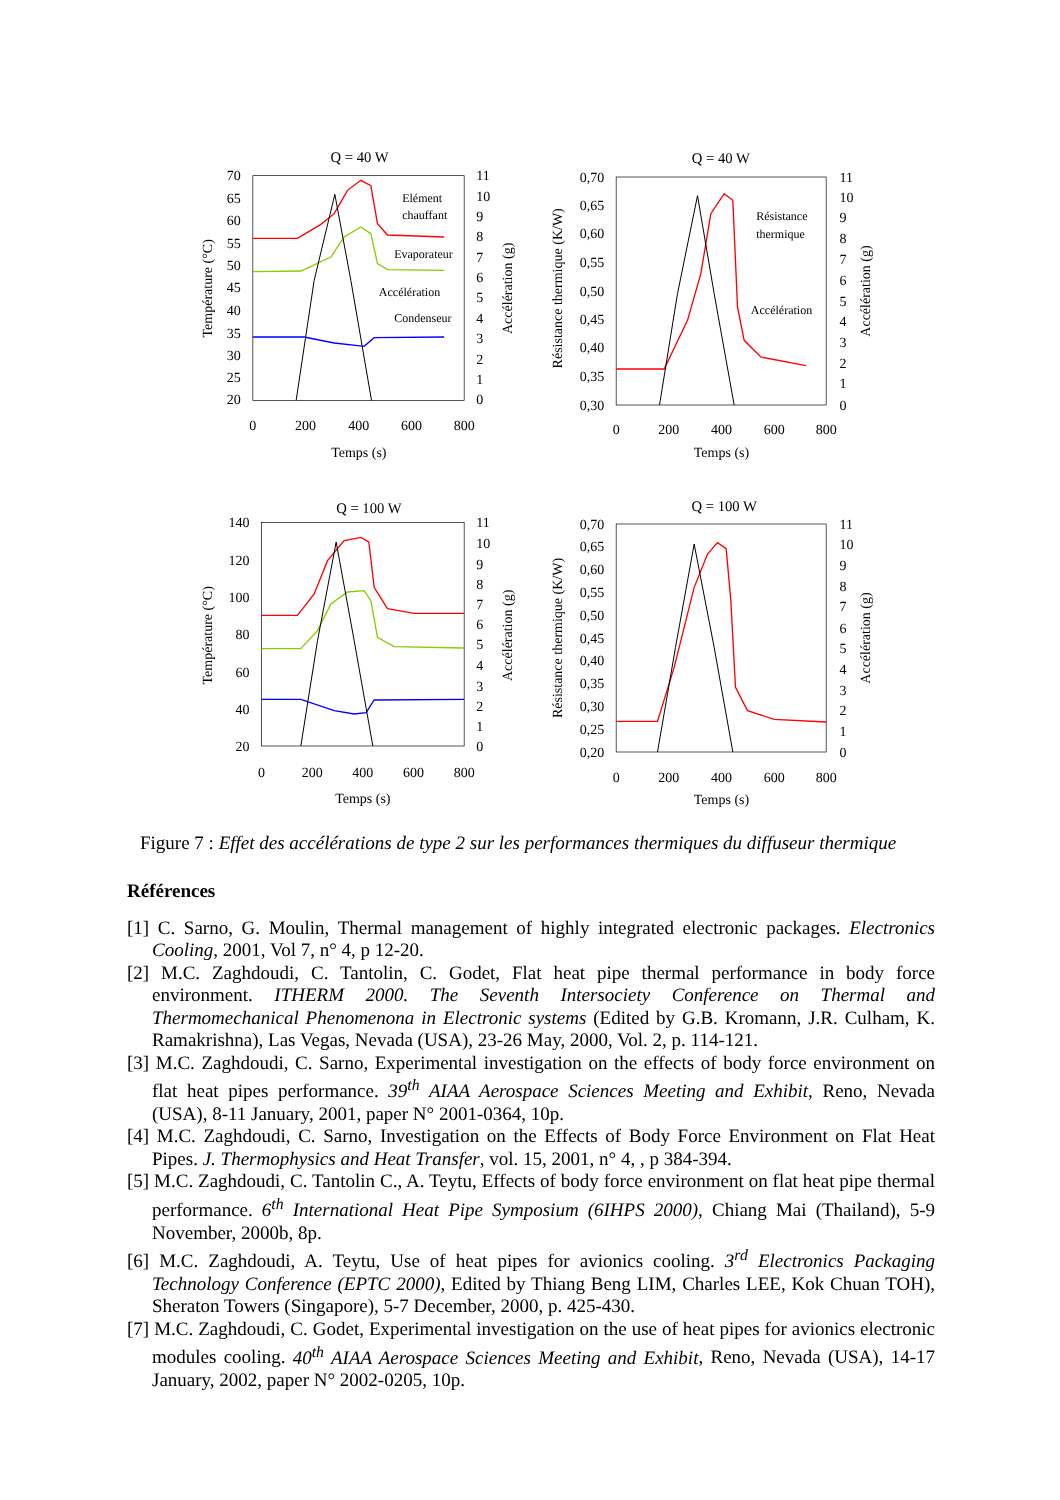Q = 40 W
70
65
60
55
50
45
40
35
30
25
20
11
10
9
8
7
6
5
4
3
2
1
0
0
200
400
600
800
Temps (s)
Température (°C)
Accélération (g)
Elément
chauffant
Evaporateur
Accélération
Condenseur
Q = 40 W
0,70
0,65
0,60
0,55
0,50
0,45
0,40
0,35
0,30
11
10
9
8
7
6
5
4
3
2
1
0
0
200
400
600
800
Temps (s)
Résistance thermique (K/W)
Accélération (g)
Résistance
thermique
Accélération
Q = 100 W
140
120
100
80
60
40
20
11
10
9
8
7
6
5
4
3
2
1
0
0
200
400
600
800
Temps (s)
Température (°C)
Accélération (g)
Q = 100 W
0,70
0,65
0,60
0,55
0,50
0,45
0,40
0,35
0,30
0,25
0,20
11
10
9
8
7
6
5
4
3
2
1
0
0
200
400
600
800
Temps (s)
Résistance thermique (K/W)
Accélération (g)
Figure 7 : Effet des accélérations de type 2 sur les performances thermiques du diffuseur thermique
Références
[1] C. Sarno, G. Moulin, Thermal management of highly integrated electronic packages. Electronics Cooling, 2001, Vol 7, n° 4, p 12-20.
[2] M.C. Zaghdoudi, C. Tantolin, C. Godet, Flat heat pipe thermal performance in body force environment. ITHERM 2000. The Seventh Intersociety Conference on Thermal and Thermomechanical Phenomenona in Electronic systems (Edited by G.B. Kromann, J.R. Culham, K. Ramakrishna), Las Vegas, Nevada (USA), 23-26 May, 2000, Vol. 2, p. 114-121.
[3] M.C. Zaghdoudi, C. Sarno, Experimental investigation on the effects of body force environment on flat heat pipes performance. 39<sup>th</sup> AIAA Aerospace Sciences Meeting and Exhibit, Reno, Nevada (USA), 8-11 January, 2001, paper N° 2001-0364, 10p.
[4] M.C. Zaghdoudi, C. Sarno, Investigation on the Effects of Body Force Environment on Flat Heat Pipes. J. Thermophysics and Heat Transfer, vol. 15, 2001, n° 4, , p 384-394.
[5] M.C. Zaghdoudi, C. Tantolin C., A. Teytu, Effects of body force environment on flat heat pipe thermal performance. 6<sup>th</sup> International Heat Pipe Symposium (6IHPS 2000), Chiang Mai (Thailand), 5-9 November, 2000b, 8p.
[6] M.C. Zaghdoudi, A. Teytu, Use of heat pipes for avionics cooling. 3<sup>rd</sup> Electronics Packaging Technology Conference (EPTC 2000), Edited by Thiang Beng LIM, Charles LEE, Kok Chuan TOH), Sheraton Towers (Singapore), 5-7 December, 2000, p. 425-430.
[7] M.C. Zaghdoudi, C. Godet, Experimental investigation on the use of heat pipes for avionics electronic modules cooling. 40<sup>th</sup> AIAA Aerospace Sciences Meeting and Exhibit, Reno, Nevada (USA), 14-17 January, 2002, paper N° 2002-0205, 10p.